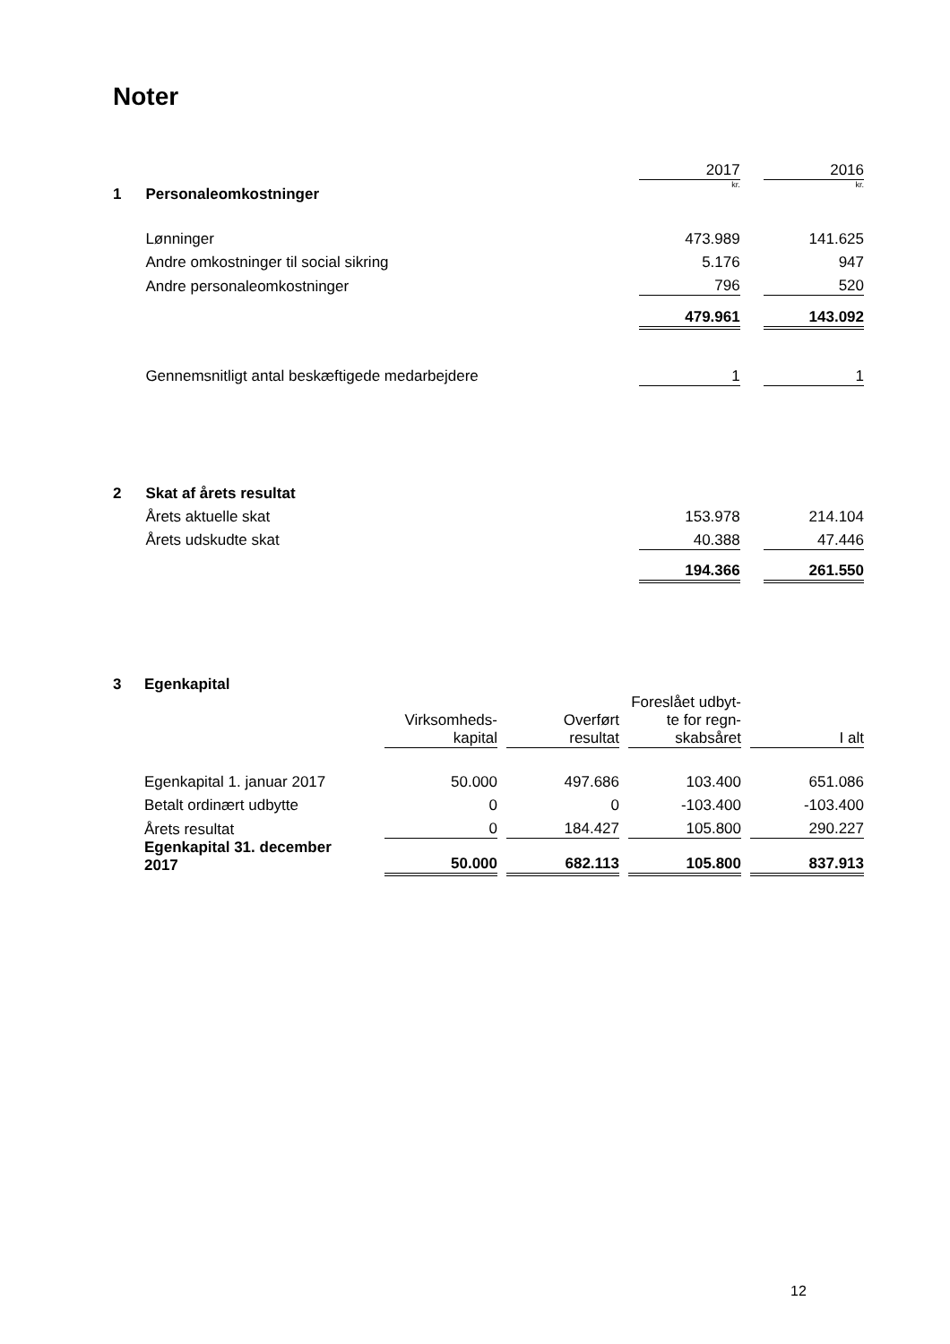Noter
| | | 2017 | | 2016 |
| 1 | Personaleomkostninger | kr. | | kr. |
| | Lønninger | 473.989 | | 141.625 |
| | Andre omkostninger til social sikring | 5.176 | | 947 |
| | Andre personaleomkostninger | 796 | | 520 |
| | | 479.961 | | 143.092 |
| | Gennemsnitligt antal beskæftigede medarbejdere | 1 | | 1 |
| 2 | Skat af årets resultat | | | |
| | Årets aktuelle skat | 153.978 | | 214.104 |
| | Årets udskudte skat | 40.388 | | 47.446 |
| | | 194.366 | | 261.550 |
| 3 | Egenkapital | | | | | | | |
| | | Virksomheds- kapital | | Overført resultat | | Foreslået udbyt- te for regn- skabsåret | | I alt |
| | Egenkapital 1. januar 2017 | 50.000 | | 497.686 | | 103.400 | | 651.086 |
| | Betalt ordinært udbytte | 0 | | 0 | | -103.400 | | -103.400 |
| | Årets resultat | 0 | | 184.427 | | 105.800 | | 290.227 |
| | Egenkapital 31. december 2017 | 50.000 | | 682.113 | | 105.800 | | 837.913 |
12